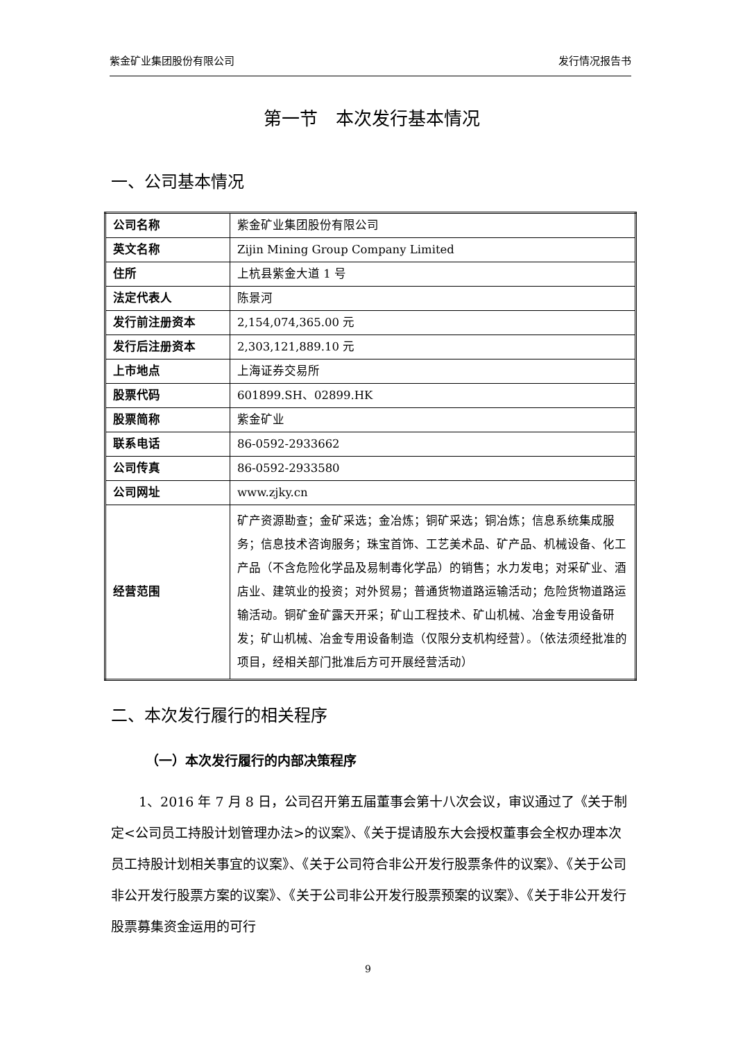紫金矿业集团股份有限公司 发行情况报告书
第一节　本次发行基本情况
一、公司基本情况
| 公司名称 | 紫金矿业集团股份有限公司 |
| 英文名称 | Zijin Mining Group Company Limited |
| 住所 | 上杭县紫金大道 1 号 |
| 法定代表人 | 陈景河 |
| 发行前注册资本 | 2,154,074,365.00 元 |
| 发行后注册资本 | 2,303,121,889.10 元 |
| 上市地点 | 上海证券交易所 |
| 股票代码 | 601899.SH、02899.HK |
| 股票简称 | 紫金矿业 |
| 联系电话 | 86-0592-2933662 |
| 公司传真 | 86-0592-2933580 |
| 公司网址 | www.zjky.cn |
| 经营范围 | 矿产资源勘查；金矿采选；金冶炼；铜矿采选；铜冶炼；信息系统集成服务；信息技术咨询服务；珠宝首饰、工艺美术品、矿产品、机械设备、化工产品（不含危险化学品及易制毒化学品）的销售；水力发电；对采矿业、酒店业、建筑业的投资；对外贸易；普通货物道路运输活动；危险货物道路运输活动。铜矿金矿露天开采；矿山工程技术、矿山机械、冶金专用设备研发；矿山机械、冶金专用设备制造（仅限分支机构经营）。（依法须经批准的项目，经相关部门批准后方可开展经营活动） |
二、本次发行履行的相关程序
（一）本次发行履行的内部决策程序
1、2016 年 7 月 8 日，公司召开第五届董事会第十八次会议，审议通过了《关于制定<公司员工持股计划管理办法>的议案》、《关于提请股东大会授权董事会全权办理本次员工持股计划相关事宜的议案》、《关于公司符合非公开发行股票条件的议案》、《关于公司非公开发行股票方案的议案》、《关于公司非公开发行股票预案的议案》、《关于非公开发行股票募集资金运用的可行
9